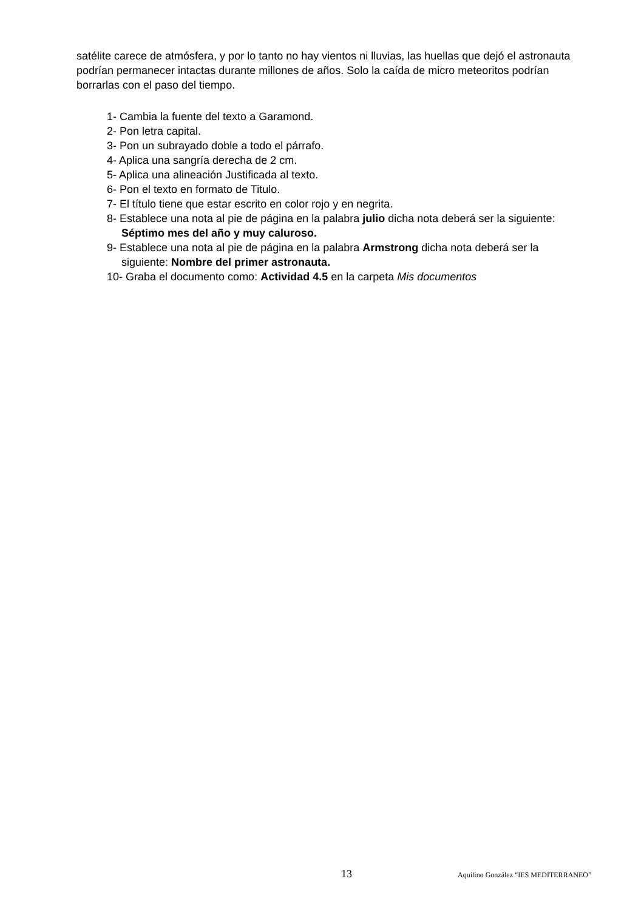satélite carece de atmósfera, y por lo tanto no hay vientos ni lluvias, las huellas que dejó el astronauta podrían permanecer intactas durante millones de años. Solo la caída de micro meteoritos podrían borrarlas con el paso del tiempo.
1- Cambia la fuente del texto a Garamond.
2- Pon letra capital.
3- Pon un subrayado doble a todo el párrafo.
4- Aplica una sangría derecha de 2 cm.
5- Aplica una alineación Justificada al texto.
6- Pon el texto en formato de Titulo.
7- El título tiene que estar escrito en color rojo y en negrita.
8- Establece una nota al pie de página en la palabra julio dicha nota deberá ser la siguiente: Séptimo mes del año y muy caluroso.
9- Establece una nota al pie de página en la palabra Armstrong dicha nota deberá ser la siguiente: Nombre del primer astronauta.
10- Graba el documento como: Actividad 4.5 en la carpeta Mis documentos
13 Aquilino González “IES MEDITERRANEO”